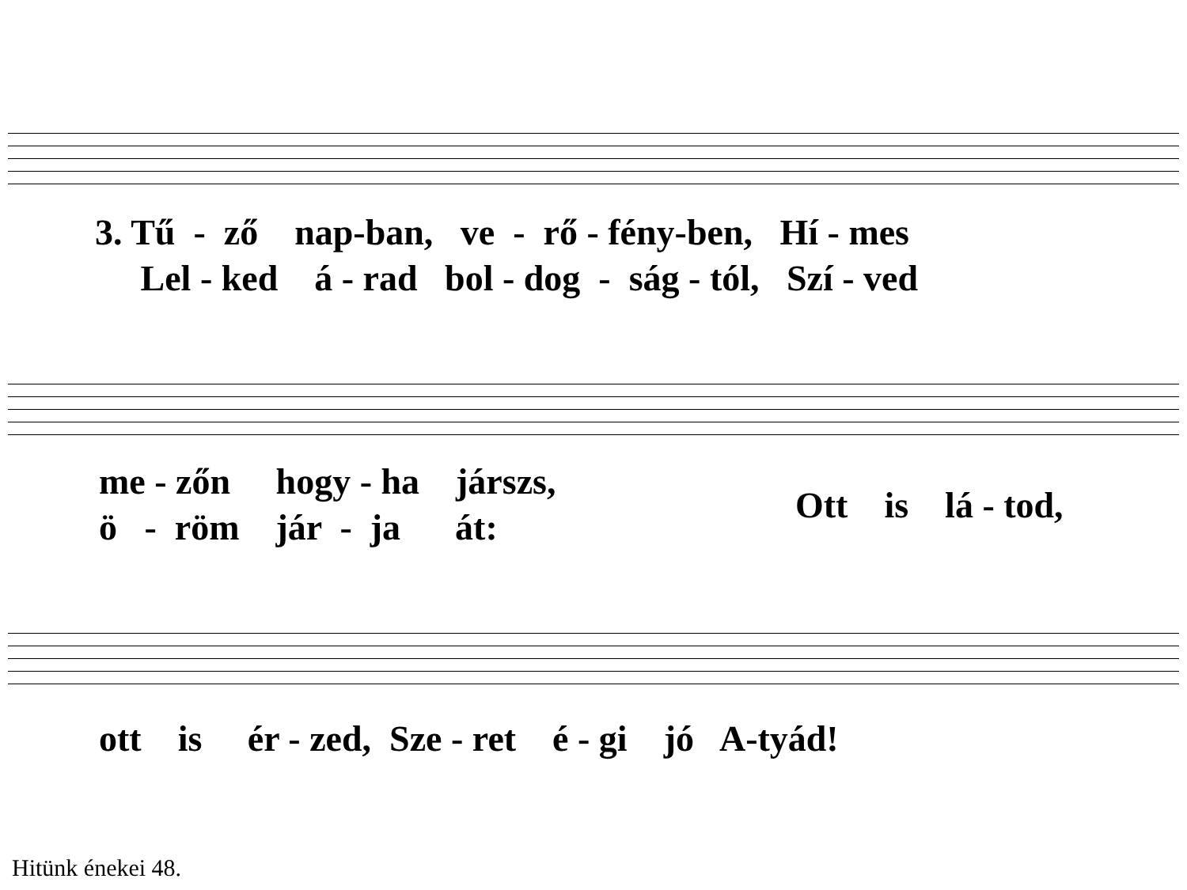3. Tű - ző nap-ban, ve - rő - fény-ben, Hí - mes
Lel - ked á - rad bol - dog - ság - tól, Szí - ved
me - zőn hogy - ha járszs,
ö - röm jár - ja át:
Ott is lá - tod,
ott is ér - zed, Sze - ret é - gi jó A-tyád!
Hitünk énekei 48.